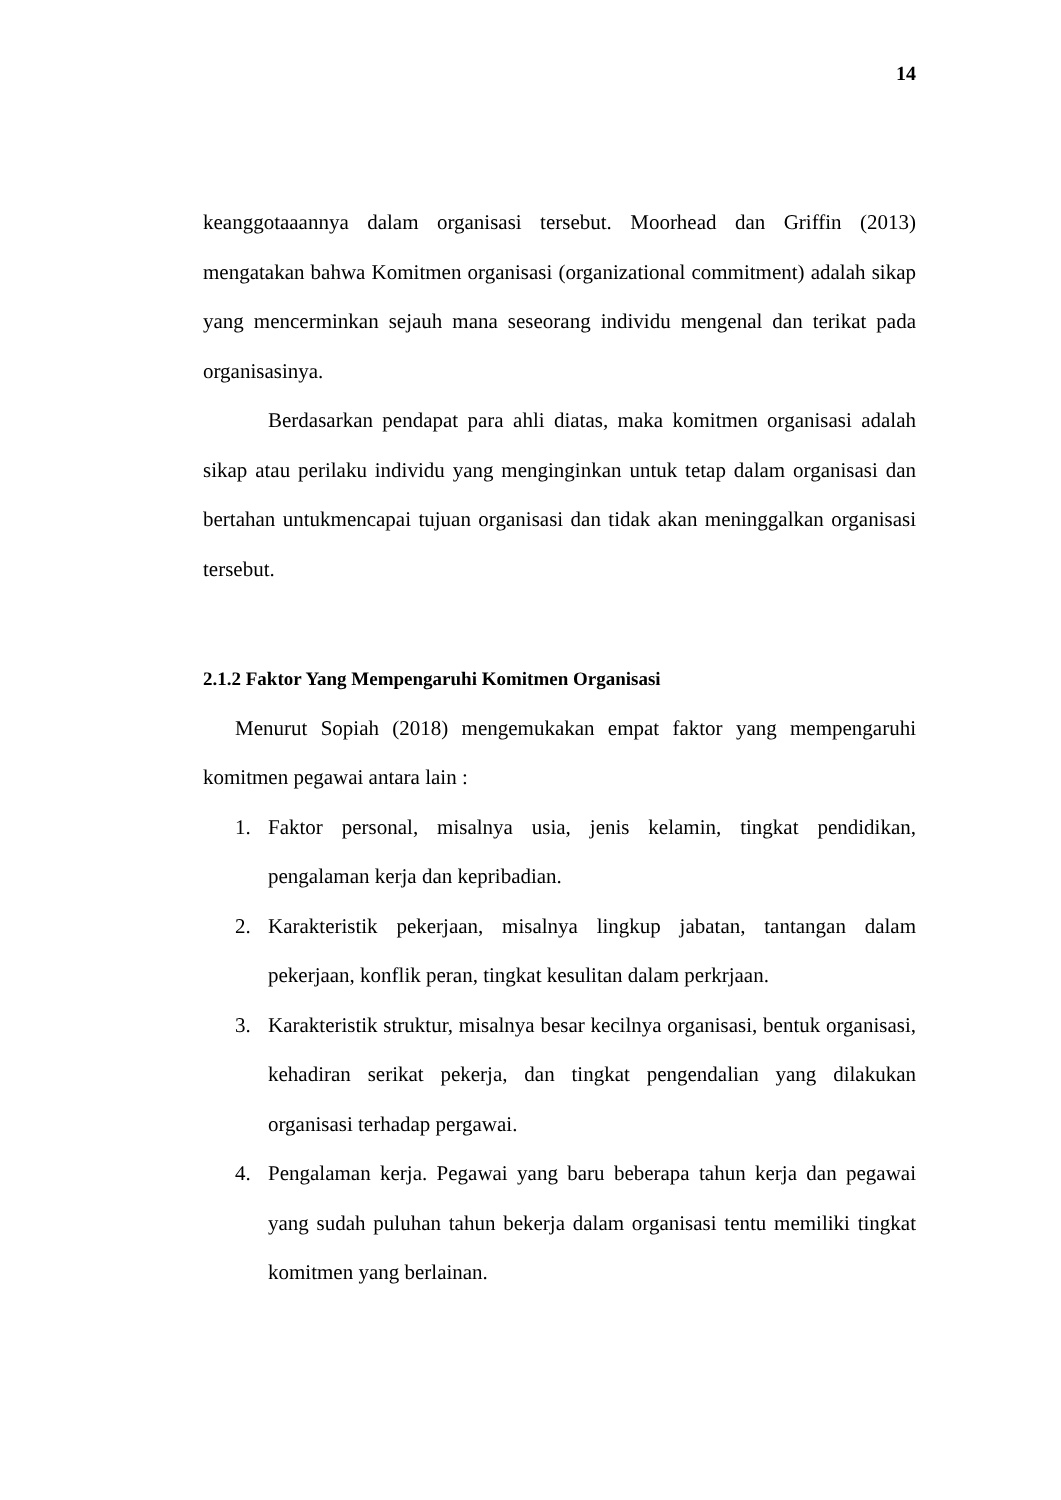14
keanggotaaannya dalam organisasi tersebut. Moorhead dan Griffin (2013) mengatakan bahwa Komitmen organisasi (organizational commitment) adalah sikap yang mencerminkan sejauh mana seseorang individu mengenal dan terikat pada organisasinya.
Berdasarkan pendapat para ahli diatas, maka komitmen organisasi adalah sikap atau perilaku individu yang menginginkan untuk tetap dalam organisasi dan bertahan untukmencapai tujuan organisasi dan tidak akan meninggalkan organisasi tersebut.
2.1.2 Faktor Yang Mempengaruhi Komitmen Organisasi
Menurut Sopiah (2018) mengemukakan empat faktor yang mempengaruhi komitmen pegawai antara lain :
1. Faktor personal, misalnya usia, jenis kelamin, tingkat pendidikan, pengalaman kerja dan kepribadian.
2. Karakteristik pekerjaan, misalnya lingkup jabatan, tantangan dalam pekerjaan, konflik peran, tingkat kesulitan dalam perkrjaan.
3. Karakteristik struktur, misalnya besar kecilnya organisasi, bentuk organisasi, kehadiran serikat pekerja, dan tingkat pengendalian yang dilakukan organisasi terhadap pergawai.
4. Pengalaman kerja. Pegawai yang baru beberapa tahun kerja dan pegawai yang sudah puluhan tahun bekerja dalam organisasi tentu memiliki tingkat komitmen yang berlainan.